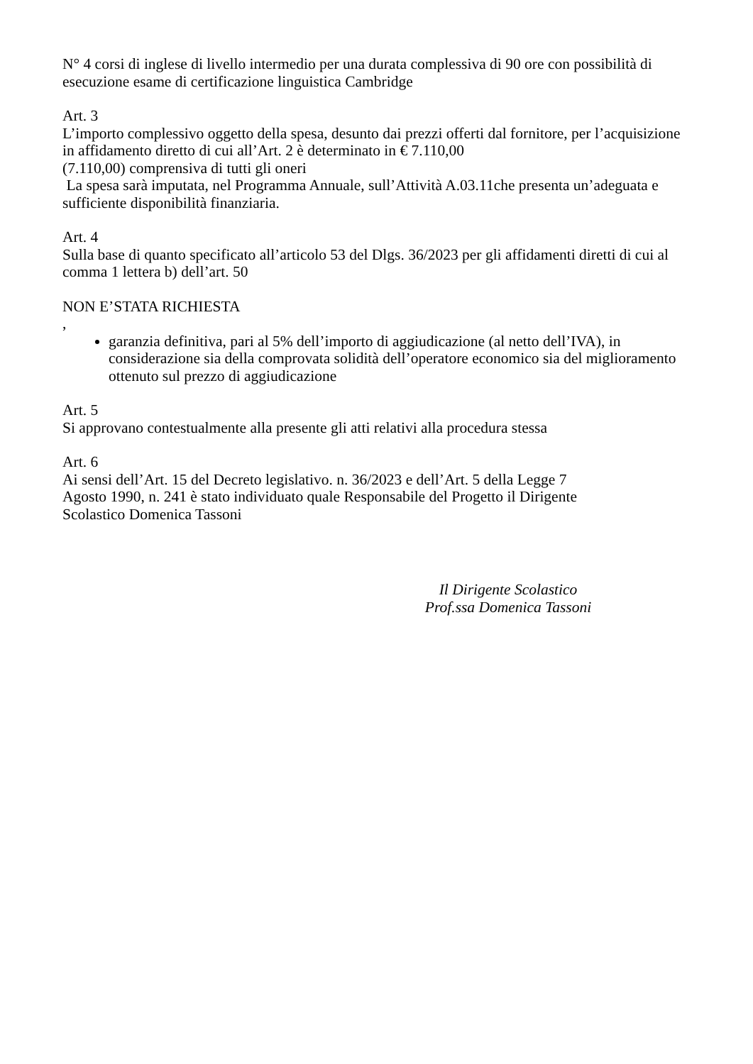N° 4 corsi di inglese di livello intermedio per una durata complessiva di 90 ore con possibilità di esecuzione esame di certificazione linguistica Cambridge
Art. 3
L’importo complessivo oggetto della spesa, desunto dai prezzi offerti dal fornitore, per l’acquisizione in affidamento diretto di cui all’Art. 2 è determinato in € 7.110,00
(7.110,00) comprensiva di tutti gli oneri
La spesa sarà imputata, nel Programma Annuale, sull’Attività A.03.11che presenta un’adeguata e sufficiente disponibilità finanziaria.
Art. 4
Sulla base di quanto specificato all’articolo 53 del Dlgs. 36/2023 per gli affidamenti diretti di cui al comma 1 lettera b) dell’art. 50
NON E’STATA RICHIESTA
,
garanzia definitiva, pari al 5% dell’importo di aggiudicazione (al netto dell’IVA), in considerazione sia della comprovata solidità dell’operatore economico sia del miglioramento ottenuto sul prezzo di aggiudicazione
Art. 5
Si approvano contestualmente alla presente gli atti relativi alla procedura stessa
Art. 6
Ai sensi dell’Art. 15 del Decreto legislativo. n. 36/2023 e dell’Art. 5 della Legge 7
Agosto 1990, n. 241 è stato individuato quale Responsabile del Progetto il Dirigente
Scolastico Domenica Tassoni
Il Dirigente Scolastico
Prof.ssa Domenica Tassoni